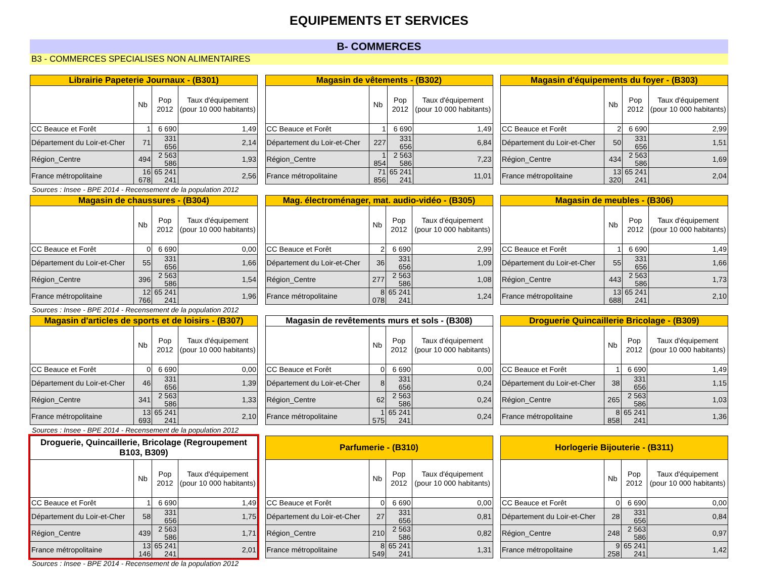EQUIPEMENTS ET SERVICES
B- COMMERCES
B3 - COMMERCES SPECIALISES NON ALIMENTAIRES
| Librairie Papeterie Journaux - (B301) | | | |
| --- | --- | --- | --- |
| | Nb | Pop 2012 | Taux d'équipement (pour 10 000 habitants) |
| CC Beauce et Forêt | 1 | 6 690 | 1,49 |
| Département du Loir-et-Cher | 71 | 331 656 | 2,14 |
| Région_Centre | 494 | 2 563 586 | 1,93 |
| France métropolitaine | 16 678 | 65 241 241 | 2,56 |
Sources : Insee - BPE 2014 - Recensement de la population 2012
| Magasin de vêtements - (B302) | | | |
| --- | --- | --- | --- |
| | Nb | Pop 2012 | Taux d'équipement (pour 10 000 habitants) |
| CC Beauce et Forêt | 1 | 6 690 | 1,49 |
| Département du Loir-et-Cher | 227 | 331 656 | 6,84 |
| Région_Centre | 1 854 | 2 563 586 | 7,23 |
| France métropolitaine | 71 856 | 65 241 241 | 11,01 |
| Magasin d'équipements du foyer - (B303) | | | |
| --- | --- | --- | --- |
| | Nb | Pop 2012 | Taux d'équipement (pour 10 000 habitants) |
| CC Beauce et Forêt | 2 | 6 690 | 2,99 |
| Département du Loir-et-Cher | 50 | 331 656 | 1,51 |
| Région_Centre | 434 | 2 563 586 | 1,69 |
| France métropolitaine | 13 320 | 65 241 241 | 2,04 |
| Magasin de chaussures - (B304) | | | |
| --- | --- | --- | --- |
| | Nb | Pop 2012 | Taux d'équipement (pour 10 000 habitants) |
| CC Beauce et Forêt | 0 | 6 690 | 0,00 |
| Département du Loir-et-Cher | 55 | 331 656 | 1,66 |
| Région_Centre | 396 | 2 563 586 | 1,54 |
| France métropolitaine | 12 766 | 65 241 241 | 1,96 |
Sources : Insee - BPE 2014 - Recensement de la population 2012
| Mag. électroménager, mat. audio-vidéo - (B305) | | | |
| --- | --- | --- | --- |
| | Nb | Pop 2012 | Taux d'équipement (pour 10 000 habitants) |
| CC Beauce et Forêt | 2 | 6 690 | 2,99 |
| Département du Loir-et-Cher | 36 | 331 656 | 1,09 |
| Région_Centre | 277 | 2 563 586 | 1,08 |
| France métropolitaine | 8 078 | 65 241 241 | 1,24 |
| Magasin de meubles - (B306) | | | |
| --- | --- | --- | --- |
| | Nb | Pop 2012 | Taux d'équipement (pour 10 000 habitants) |
| CC Beauce et Forêt | 1 | 6 690 | 1,49 |
| Département du Loir-et-Cher | 55 | 331 656 | 1,66 |
| Région_Centre | 443 | 2 563 586 | 1,73 |
| France métropolitaine | 13 688 | 65 241 241 | 2,10 |
| Magasin d'articles de sports et de loisirs - (B307) | | | |
| --- | --- | --- | --- |
| | Nb | Pop 2012 | Taux d'équipement (pour 10 000 habitants) |
| CC Beauce et Forêt | 0 | 6 690 | 0,00 |
| Département du Loir-et-Cher | 46 | 331 656 | 1,39 |
| Région_Centre | 341 | 2 563 586 | 1,33 |
| France métropolitaine | 13 693 | 65 241 241 | 2,10 |
Sources : Insee - BPE 2014 - Recensement de la population 2012
| Magasin de revêtements murs et sols - (B308) | | | |
| --- | --- | --- | --- |
| | Nb | Pop 2012 | Taux d'équipement (pour 10 000 habitants) |
| CC Beauce et Forêt | 0 | 6 690 | 0,00 |
| Département du Loir-et-Cher | 8 | 331 656 | 0,24 |
| Région_Centre | 62 | 2 563 586 | 0,24 |
| France métropolitaine | 1 575 | 65 241 241 | 0,24 |
| Droguerie Quincaillerie Bricolage - (B309) | | | |
| --- | --- | --- | --- |
| | Nb | Pop 2012 | Taux d'équipement (pour 10 000 habitants) |
| CC Beauce et Forêt | 1 | 6 690 | 1,49 |
| Département du Loir-et-Cher | 38 | 331 656 | 1,15 |
| Région_Centre | 265 | 2 563 586 | 1,03 |
| France métropolitaine | 8 858 | 65 241 241 | 1,36 |
| Droguerie, Quincaillerie, Bricolage (Regroupement B103, B309) | | | |
| --- | --- | --- | --- |
| | Nb | Pop 2012 | Taux d'équipement (pour 10 000 habitants) |
| CC Beauce et Forêt | 1 | 6 690 | 1,49 |
| Département du Loir-et-Cher | 58 | 331 656 | 1,75 |
| Région_Centre | 439 | 2 563 586 | 1,71 |
| France métropolitaine | 13 146 | 65 241 241 | 2,01 |
Sources : Insee - BPE 2014 - Recensement de la population 2012
| Parfumerie - (B310) | | | |
| --- | --- | --- | --- |
| | Nb | Pop 2012 | Taux d'équipement (pour 10 000 habitants) |
| CC Beauce et Forêt | 0 | 6 690 | 0,00 |
| Département du Loir-et-Cher | 27 | 331 656 | 0,81 |
| Région_Centre | 210 | 2 563 586 | 0,82 |
| France métropolitaine | 8 549 | 65 241 241 | 1,31 |
| Horlogerie Bijouterie - (B311) | | | |
| --- | --- | --- | --- |
| | Nb | Pop 2012 | Taux d'équipement (pour 10 000 habitants) |
| CC Beauce et Forêt | 0 | 6 690 | 0,00 |
| Département du Loir-et-Cher | 28 | 331 656 | 0,84 |
| Région_Centre | 248 | 2 563 586 | 0,97 |
| France métropolitaine | 9 258 | 65 241 241 | 1,42 |